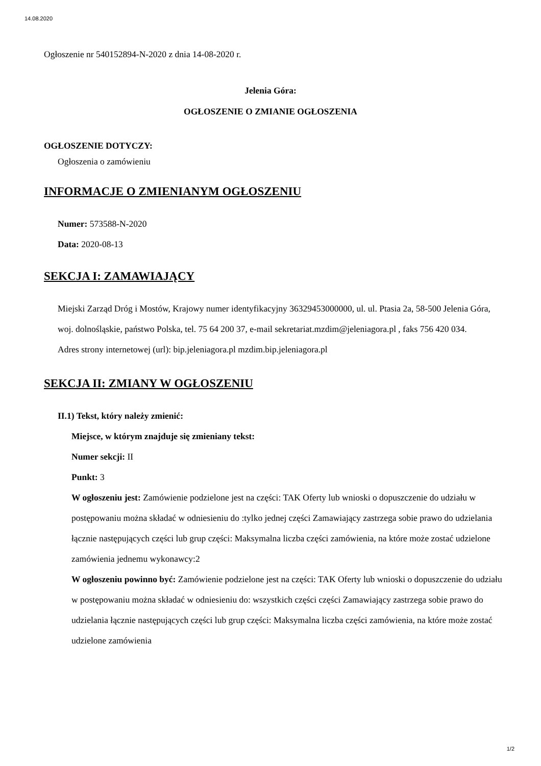14.08.2020
Ogłoszenie nr 540152894-N-2020 z dnia 14-08-2020 r.
Jelenia Góra:
OGŁOSZENIE O ZMIANIE OGŁOSZENIA
OGŁOSZENIE DOTYCZY:
Ogłoszenia o zamówieniu
INFORMACJE O ZMIENIANYM OGŁOSZENIU
Numer: 573588-N-2020
Data: 2020-08-13
SEKCJA I: ZAMAWIAJĄCY
Miejski Zarząd Dróg i Mostów, Krajowy numer identyfikacyjny 36329453000000, ul. ul. Ptasia 2a, 58-500 Jelenia Góra, woj. dolnośląskie, państwo Polska, tel. 75 64 200 37, e-mail sekretariat.mzdim@jeleniagora.pl , faks 756 420 034.
Adres strony internetowej (url): bip.jeleniagora.pl mzdim.bip.jeleniagora.pl
SEKCJA II: ZMIANY W OGŁOSZENIU
II.1) Tekst, który należy zmienić:
Miejsce, w którym znajduje się zmieniany tekst:
Numer sekcji: II
Punkt: 3
W ogłoszeniu jest: Zamówienie podzielone jest na części: TAK Oferty lub wnioski o dopuszczenie do udziału w postępowaniu można składać w odniesieniu do :tylko jednej części Zamawiający zastrzega sobie prawo do udzielania łącznie następujących części lub grup części: Maksymalna liczba części zamówienia, na które może zostać udzielone zamówienia jednemu wykonawcy:2
W ogłoszeniu powinno być: Zamówienie podzielone jest na części: TAK Oferty lub wnioski o dopuszczenie do udziału w postępowaniu można składać w odniesieniu do: wszystkich części części Zamawiający zastrzega sobie prawo do udzielania łącznie następujących części lub grup części: Maksymalna liczba części zamówienia, na które może zostać udzielone zamówienia
1/2